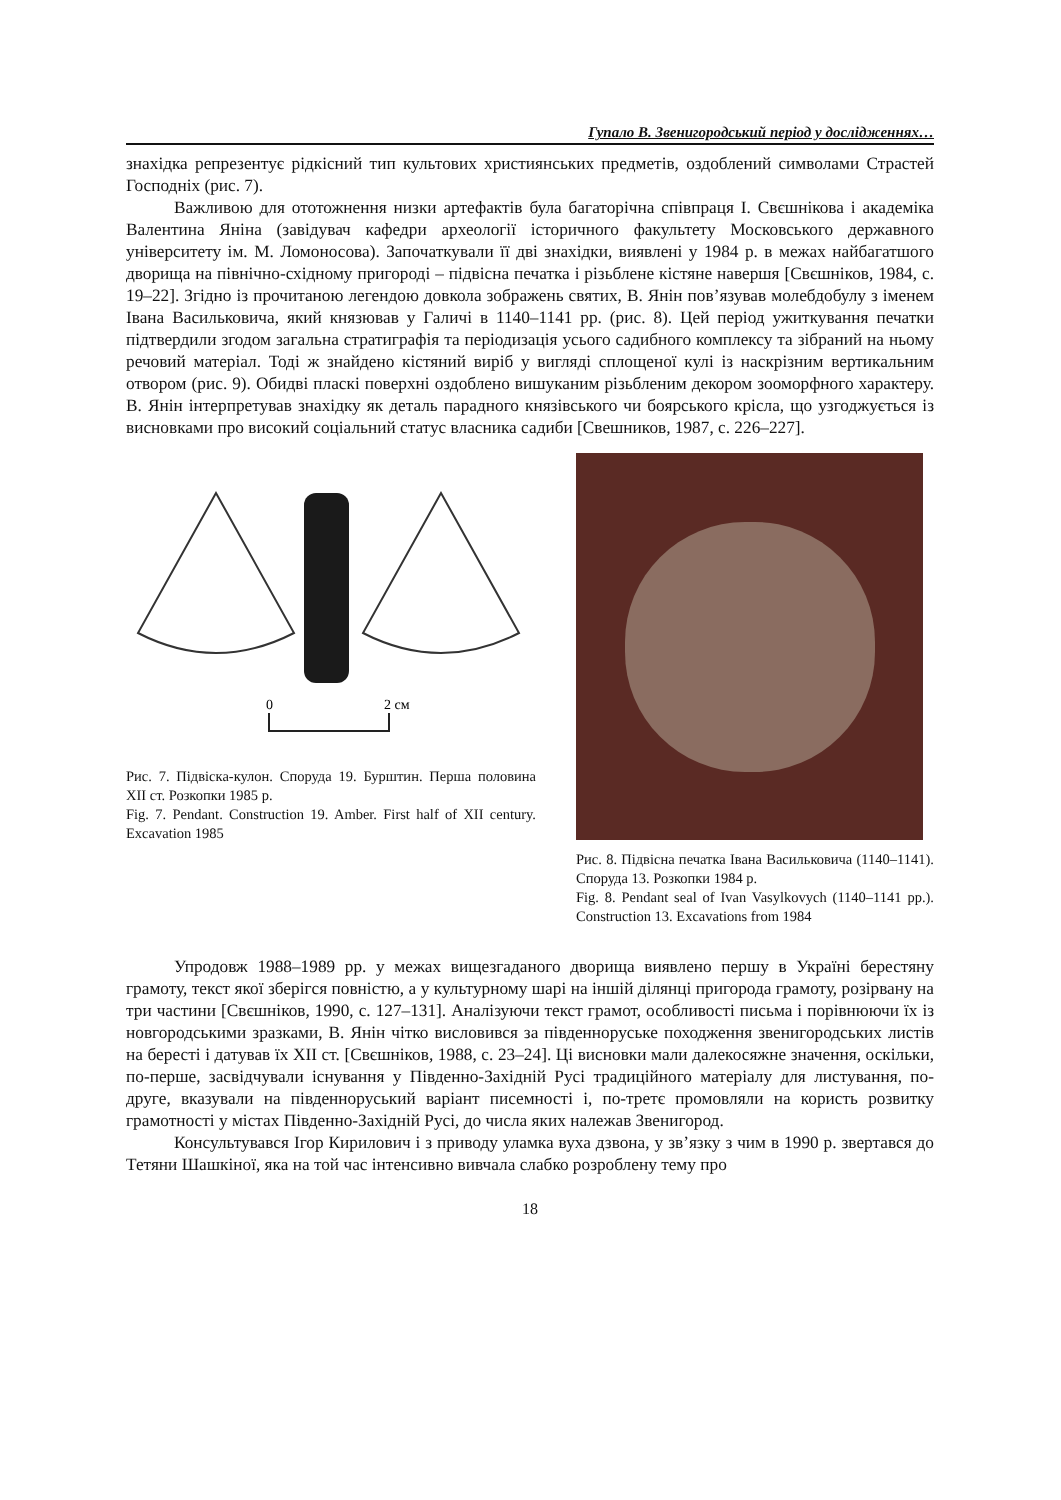Гупало В. Звенигородський період у дослідженнях…
знахідка репрезентує рідкісний тип культових християнських предметів, оздоблений символами Страстей Господніх (рис. 7).
Важливою для ототожнення низки артефактів була багаторічна співпраця І. Свєшнікова і академіка Валентина Яніна (завідувач кафедри археології історичного факультету Московського державного університету ім. М. Ломоносова). Започаткували її дві знахідки, виявлені у 1984 р. в межах найбагатшого дворища на північно-східному пригороді – підвісна печатка і різьблене кістяне навершя [Свєшніков, 1984, с. 19–22]. Згідно із прочитаною легендою довкола зображень святих, В. Янін пов’язував молебдобулу з іменем Івана Васильковича, який князював у Галичі в 1140–1141 рр. (рис. 8). Цей період ужиткування печатки підтвердили згодом загальна стратиграфія та періодизація усього садибного комплексу та зібраний на ньому речовий матеріал. Тоді ж знайдено кістяний виріб у вигляді сплощеної кулі із наскрізним вертикальним отвором (рис. 9). Обидві пласкі поверхні оздоблено вишуканим різьбленим декором зооморфного характеру. В. Янін інтерпретував знахідку як деталь парадного князівського чи боярського крісла, що узгоджується із висновками про високий соціальний статус власника садиби [Свешников, 1987, с. 226–227].
0
2 см
Рис. 7. Підвіска-кулон. Споруда 19. Бурштин. Перша половина ХІІ ст. Розкопки 1985 р.
Fig. 7. Pendant. Construction 19. Amber. First half of XII century. Excavation 1985
Рис. 8. Підвісна печатка Івана Васильковича (1140–1141). Споруда 13. Розкопки 1984 р.
Fig. 8. Pendant seal of Ivan Vasylkovych (1140–1141 рр.). Construction 13. Excavations from 1984
Упродовж 1988–1989 рр. у межах вищезгаданого дворища виявлено першу в Україні берестяну грамоту, текст якої зберігся повністю, а у культурному шарі на іншій ділянці пригорода грамоту, розірвану на три частини [Свєшніков, 1990, с. 127–131]. Аналізуючи текст грамот, особливості письма і порівнюючи їх із новгородськими зразками, В. Янін чітко висловився за південноруське походження звенигородських листів на бересті і датував їх ХІІ ст. [Свєшніков, 1988, с. 23–24]. Ці висновки мали далекосяжне значення, оскільки, по-перше, засвідчували існування у Південно-Західній Русі традиційного матеріалу для листування, по-друге, вказували на південноруський варіант писемності і, по-третє промовляли на користь розвитку грамотності у містах Південно-Західній Русі, до числа яких належав Звенигород.
Консультувався Ігор Кирилович і з приводу уламка вуха дзвона, у зв’язку з чим в 1990 р. звертався до Тетяни Шашкіної, яка на той час інтенсивно вивчала слабко розроблену тему про
18